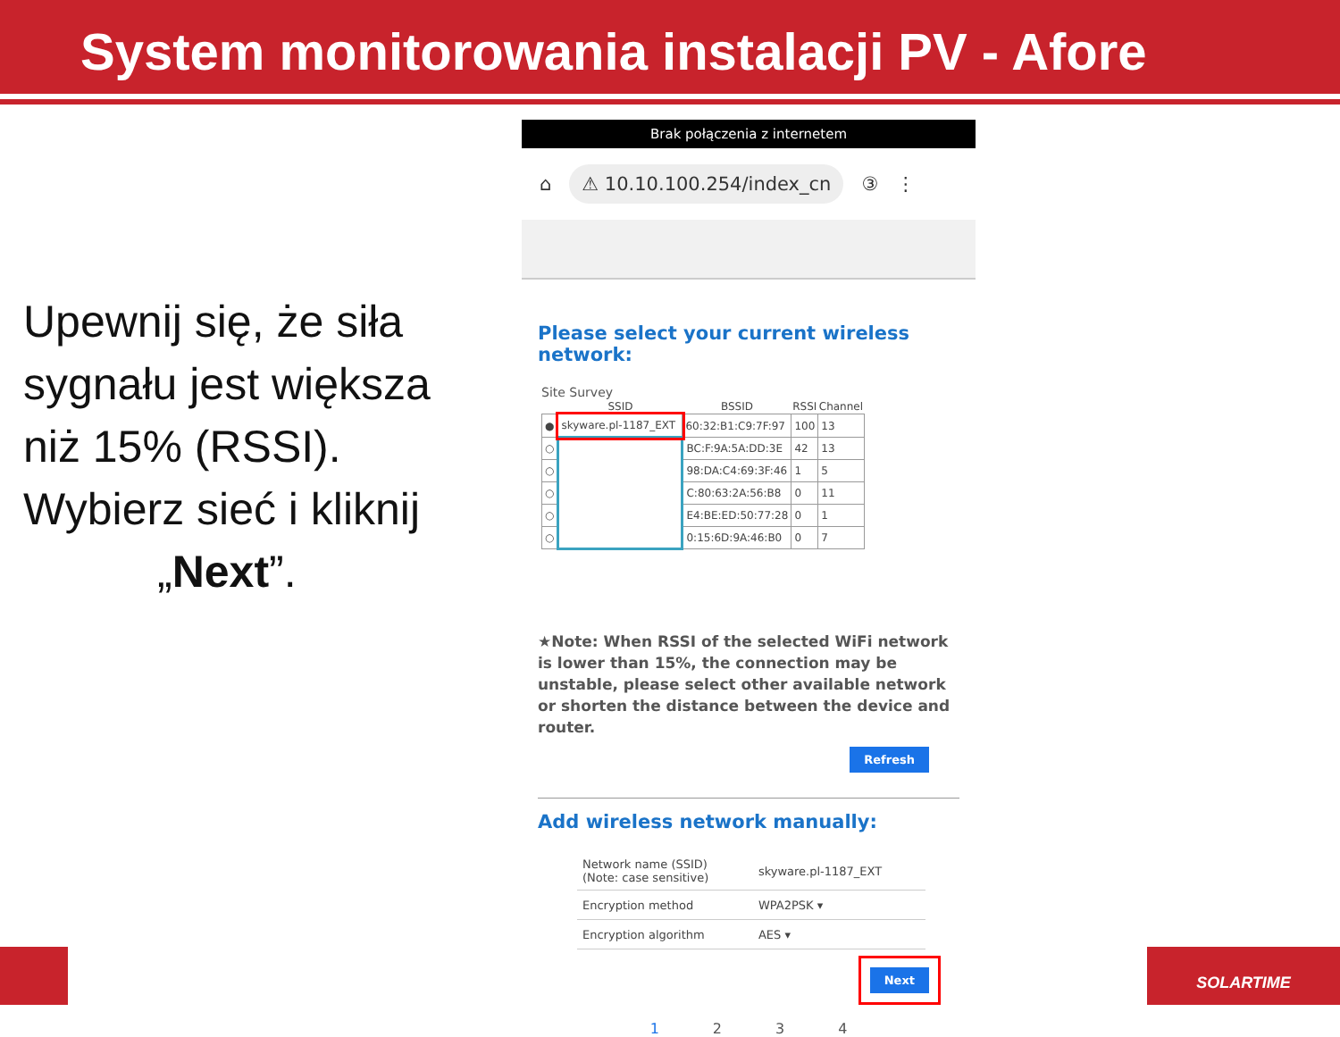System monitorowania instalacji PV - Afore
Upewnij się, że siła sygnału jest większa niż 15% (RSSI). Wybierz sieć i kliknij „Next”.
Brak połączenia z internetem
⌂ ⚠ 10.10.100.254/index_cn ③ ⋮
Please select your current wireless network:
Site Survey
| | SSID | BSSID | RSSI | Channel |
| --- | --- | --- | --- | --- |
| ● | skyware.pl-1187_EXT | 60:32:B1:C9:7F:97 | 100 | 13 |
| ○ | | BC:F:9A:5A:DD:3E | 42 | 13 |
| ○ | | 98:DA:C4:69:3F:46 | 1 | 5 |
| ○ | | C:80:63:2A:56:B8 | 0 | 11 |
| ○ | | E4:BE:ED:50:77:28 | 0 | 1 |
| ○ | | 0:15:6D:9A:46:B0 | 0 | 7 |
★Note: When RSSI of the selected WiFi network is lower than 15%, the connection may be unstable, please select other available network or shorten the distance between the device and router.
Refresh
Add wireless network manually:
| Network name (SSID) (Note: case sensitive) | skyware.pl-1187_EXT |
| Encryption method | WPA2PSK ▾ |
| Encryption algorithm | AES ▾ |
Next
1234
SOLARTIME